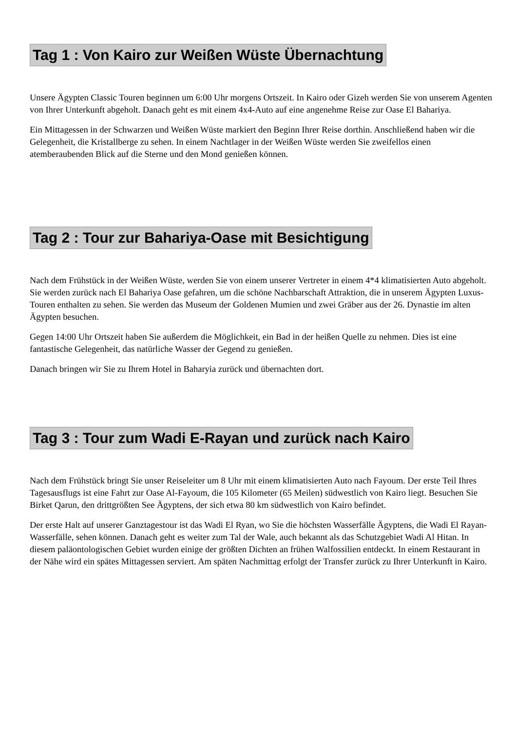Tag 1 : Von Kairo zur Weißen Wüste Übernachtung
Unsere Ägypten Classic Touren beginnen um 6:00 Uhr morgens Ortszeit. In Kairo oder Gizeh werden Sie von unserem Agenten von Ihrer Unterkunft abgeholt. Danach geht es mit einem 4x4-Auto auf eine angenehme Reise zur Oase El Bahariya.
Ein Mittagessen in der Schwarzen und Weißen Wüste markiert den Beginn Ihrer Reise dorthin. Anschließend haben wir die Gelegenheit, die Kristallberge zu sehen. In einem Nachtlager in der Weißen Wüste werden Sie zweifellos einen atemberaubenden Blick auf die Sterne und den Mond genießen können.
Tag 2 : Tour zur Bahariya-Oase mit Besichtigung
Nach dem Frühstück in der Weißen Wüste, werden Sie von einem unserer Vertreter in einem 4*4 klimatisierten Auto abgeholt. Sie werden zurück nach El Bahariya Oase gefahren, um die schöne Nachbarschaft Attraktion, die in unserem Ägypten Luxus-Touren enthalten zu sehen. Sie werden das Museum der Goldenen Mumien und zwei Gräber aus der 26. Dynastie im alten Ägypten besuchen.
Gegen 14:00 Uhr Ortszeit haben Sie außerdem die Möglichkeit, ein Bad in der heißen Quelle zu nehmen. Dies ist eine fantastische Gelegenheit, das natürliche Wasser der Gegend zu genießen.
Danach bringen wir Sie zu Ihrem Hotel in Baharyia zurück und übernachten dort.
Tag 3 : Tour zum Wadi E-Rayan und zurück nach Kairo
Nach dem Frühstück bringt Sie unser Reiseleiter um 8 Uhr mit einem klimatisierten Auto nach Fayoum. Der erste Teil Ihres Tagesausflugs ist eine Fahrt zur Oase Al-Fayoum, die 105 Kilometer (65 Meilen) südwestlich von Kairo liegt. Besuchen Sie Birket Qarun, den drittgrößten See Ägyptens, der sich etwa 80 km südwestlich von Kairo befindet.
Der erste Halt auf unserer Ganztagestour ist das Wadi El Ryan, wo Sie die höchsten Wasserfälle Ägyptens, die Wadi El Rayan-Wasserfälle, sehen können. Danach geht es weiter zum Tal der Wale, auch bekannt als das Schutzgebiet Wadi Al Hitan. In diesem paläontologischen Gebiet wurden einige der größten Dichten an frühen Walfossilien entdeckt. In einem Restaurant in der Nähe wird ein spätes Mittagessen serviert. Am späten Nachmittag erfolgt der Transfer zurück zu Ihrer Unterkunft in Kairo.